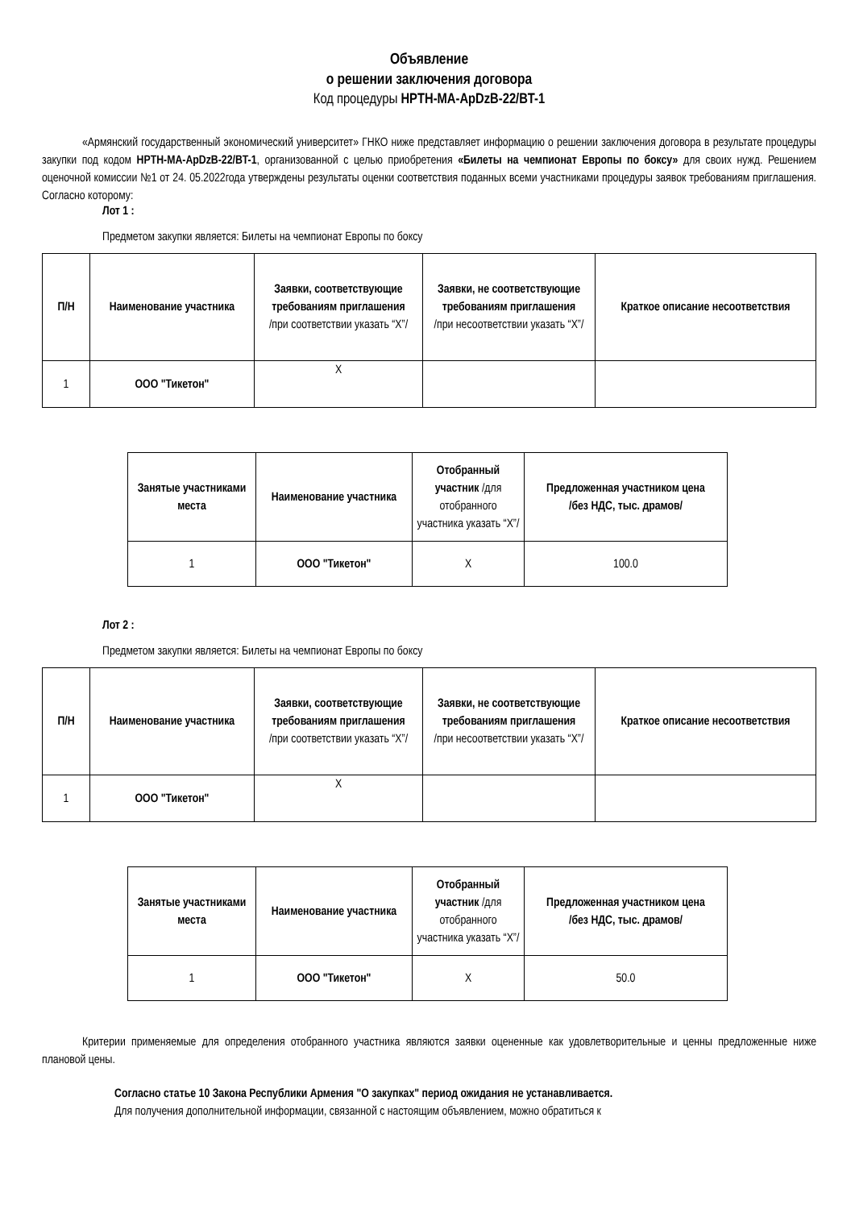Объявление
о решении заключения договора
Код процедуры HPTH-MA-ApDzB-22/BT-1
«Армянский государственный экономический университет» ГНКО ниже представляет информацию о решении заключения договора в результате процедуры закупки под кодом HPTH-MA-ApDzB-22/BT-1, организованной с целью приобретения «Билеты на чемпионат Европы по боксу» для своих нужд. Решением оценочной комиссии №1 от 24. 05.2022года утверждены результаты оценки соответствия поданных всеми участниками процедуры заявок требованиям приглашения. Согласно которому:
Лот 1 :
Предметом закупки является: Билеты на чемпионат Европы по боксу
| П/Н | Наименование участника | Заявки, соответствующие требованиям приглашения /при соответствии указать “X”/ | Заявки, не соответствующие требованиям приглашения /при несоответствии указать “X”/ | Краткое описание несоответствия |
| --- | --- | --- | --- | --- |
| 1 | ООО "Тикетон" | X | | |
| Занятые участниками места | Наименование участника | Отобранный участник /для отобранного участника указать “X”/ | Предложенная участником цена /без НДС, тыс. драмов/ |
| --- | --- | --- | --- |
| 1 | ООО "Тикетон" | X | 100.0 |
Лот 2 :
Предметом закупки является: Билеты на чемпионат Европы по боксу
| П/Н | Наименование участника | Заявки, соответствующие требованиям приглашения /при соответствии указать “X”/ | Заявки, не соответствующие требованиям приглашения /при несоответствии указать “X”/ | Краткое описание несоответствия |
| --- | --- | --- | --- | --- |
| 1 | ООО "Тикетон" | X | | |
| Занятые участниками места | Наименование участника | Отобранный участник /для отобранного участника указать “X”/ | Предложенная участником цена /без НДС, тыс. драмов/ |
| --- | --- | --- | --- |
| 1 | ООО "Тикетон" | X | 50.0 |
Критерии применяемые для определения отобранного участника являются заявки оцененные как удовлетворительные и ценны предложенные ниже плановой цены.
Согласно статье 10 Закона Республики Армения "О закупках" период ожидания не устанавливается.
Для получения дополнительной информации, связанной с настоящим объявлением, можно обратиться к